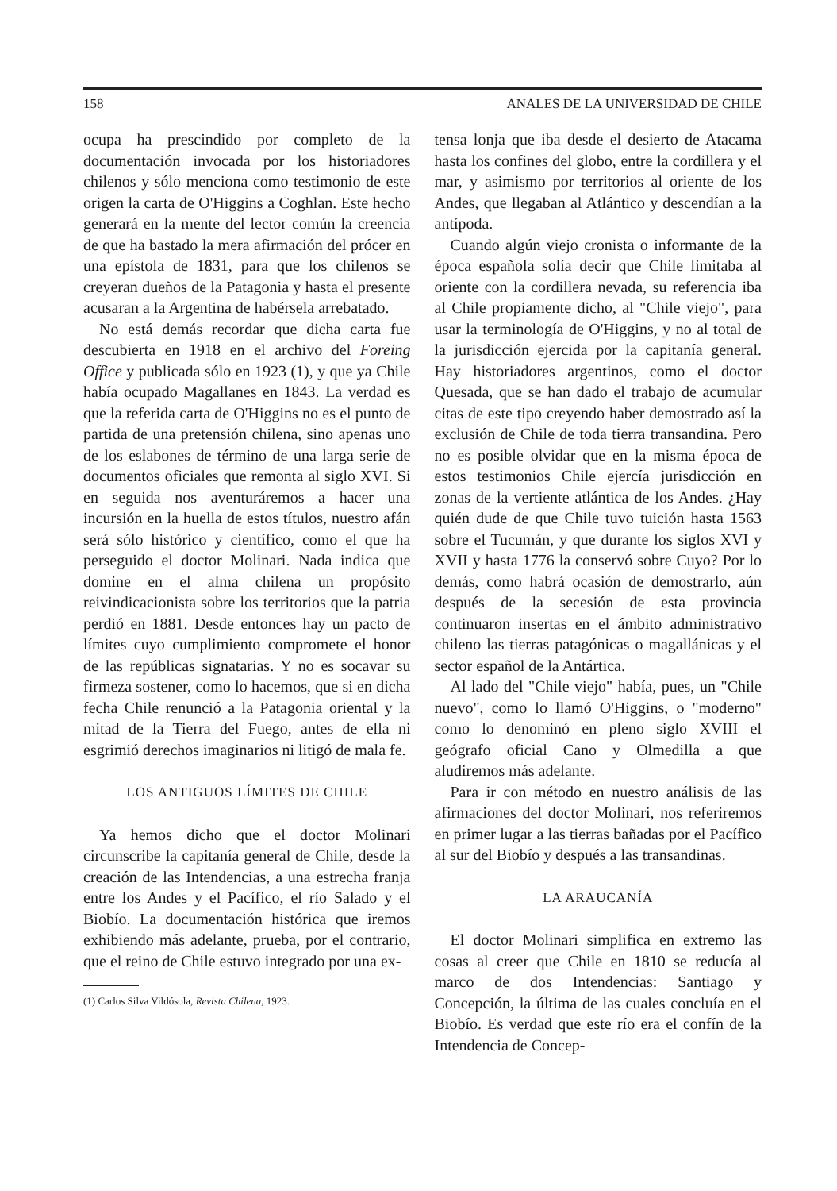158 ANALES DE LA UNIVERSIDAD DE CHILE
ocupa ha prescindido por completo de la documentación invocada por los historiadores chilenos y sólo menciona como testimonio de este origen la carta de O'Higgins a Coghlan. Este hecho generará en la mente del lector común la creencia de que ha bastado la mera afirmación del prócer en una epístola de 1831, para que los chilenos se creyeran dueños de la Patagonia y hasta el presente acusaran a la Argentina de habérsela arrebatado.
No está demás recordar que dicha carta fue descubierta en 1918 en el archivo del Foreing Office y publicada sólo en 1923 (1), y que ya Chile había ocupado Magallanes en 1843. La verdad es que la referida carta de O'Higgins no es el punto de partida de una pretensión chilena, sino apenas uno de los eslabones de término de una larga serie de documentos oficiales que remonta al siglo XVI. Si en seguida nos aventuráremos a hacer una incursión en la huella de estos títulos, nuestro afán será sólo histórico y científico, como el que ha perseguido el doctor Molinari. Nada indica que domine en el alma chilena un propósito reivindicacionista sobre los territorios que la patria perdió en 1881. Desde entonces hay un pacto de límites cuyo cumplimiento compromete el honor de las repúblicas signatarias. Y no es socavar su firmeza sostener, como lo hacemos, que si en dicha fecha Chile renunció a la Patagonia oriental y la mitad de la Tierra del Fuego, antes de ella ni esgrimió derechos imaginarios ni litigó de mala fe.
LOS ANTIGUOS LÍMITES DE CHILE
Ya hemos dicho que el doctor Molinari circunscribe la capitanía general de Chile, desde la creación de las Intendencias, a una estrecha franja entre los Andes y el Pacífico, el río Salado y el Biobío. La documentación histórica que iremos exhibiendo más adelante, prueba, por el contrario, que el reino de Chile estuvo integrado por una ex-
(1) Carlos Silva Vildósola, Revista Chilena, 1923.
tensa lonja que iba desde el desierto de Atacama hasta los confines del globo, entre la cordillera y el mar, y asimismo por territorios al oriente de los Andes, que llegaban al Atlántico y descendían a la antípoda.
Cuando algún viejo cronista o informante de la época española solía decir que Chile limitaba al oriente con la cordillera nevada, su referencia iba al Chile propiamente dicho, al "Chile viejo", para usar la terminología de O'Higgins, y no al total de la jurisdicción ejercida por la capitanía general. Hay historiadores argentinos, como el doctor Quesada, que se han dado el trabajo de acumular citas de este tipo creyendo haber demostrado así la exclusión de Chile de toda tierra transandina. Pero no es posible olvidar que en la misma época de estos testimonios Chile ejercía jurisdicción en zonas de la vertiente atlántica de los Andes. ¿Hay quién dude de que Chile tuvo tuición hasta 1563 sobre el Tucumán, y que durante los siglos XVI y XVII y hasta 1776 la conservó sobre Cuyo? Por lo demás, como habrá ocasión de demostrarlo, aún después de la secesión de esta provincia continuaron insertas en el ámbito administrativo chileno las tierras patagónicas o magallánicas y el sector español de la Antártica.
Al lado del "Chile viejo" había, pues, un "Chile nuevo", como lo llamó O'Higgins, o "moderno" como lo denominó en pleno siglo XVIII el geógrafo oficial Cano y Olmedilla a que aludiremos más adelante.
Para ir con método en nuestro análisis de las afirmaciones del doctor Molinari, nos referiremos en primer lugar a las tierras bañadas por el Pacífico al sur del Biobío y después a las transandinas.
LA ARAUCANÍA
El doctor Molinari simplifica en extremo las cosas al creer que Chile en 1810 se reducía al marco de dos Intendencias: Santiago y Concepción, la última de las cuales concluía en el Biobío. Es verdad que este río era el confín de la Intendencia de Concep-